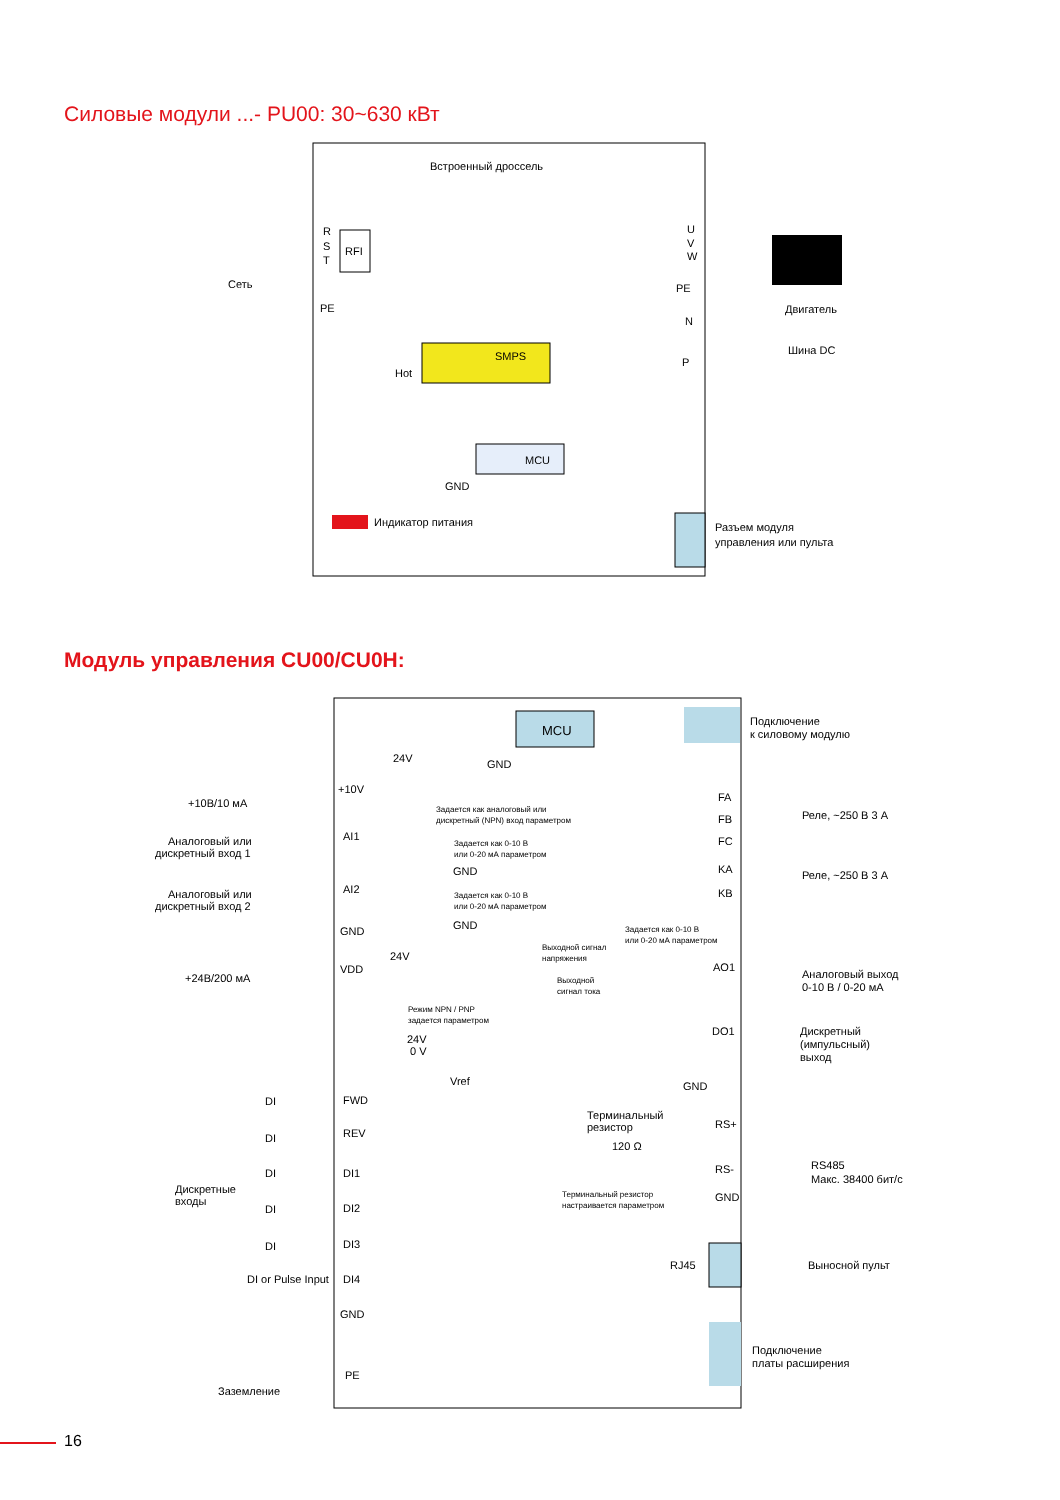Силовые модули ...- PU00: 30~630 кВт
Встроенный дроссель
Сеть
R
S
T
PE
RFI
SMPS
Hot
MCU
GND
Индикатор питания
Разъем модуля
управления или пульта
U
V
W
PE
N
P
Двигатель
Шина DC
Модуль управления CU00/CU0H:
MCU
GND
Подключение
к силовому модулю
24V
+10В/10 мА
+10V
Аналоговый или
дискретный вход 1
AI1
Аналоговый или
дискретный вход 2
AI2
GND
+24В/200 мА
VDD
24V
Задается как аналоговый или
дискретный (NPN) вход параметром
Задается как 0-10 В
или 0-20 мА параметром
GND
Задается как 0-10 В
или 0-20 мА параметром
GND
Режим NPN / PNP
задается параметром
24V
0 V
Vref
DI
FWD
DI
REV
DI
DI1
Дискретные
входы
DI
DI2
DI
DI3
DI or Pulse Input
DI4
GND
PE
Заземление
FA
FB
FC
Реле, ~250 В 3 А
KA
KB
Реле, ~250 В 3 А
Задается как 0-10 В
или 0-20 мА параметром
Выходной сигнал
напряжения
Выходной
сигнал тока
AO1
Аналоговый выход
0-10 В / 0-20 мА
DO1
Дискретный
(импульсный)
выход
GND
Терминальный
резистор
120 Ω
RS+
RS-
GND
RS485
Макс. 38400 бит/с
Терминальный резистор
настраивается параметром
RJ45
Выносной пульт
Подключение
платы расширения
16